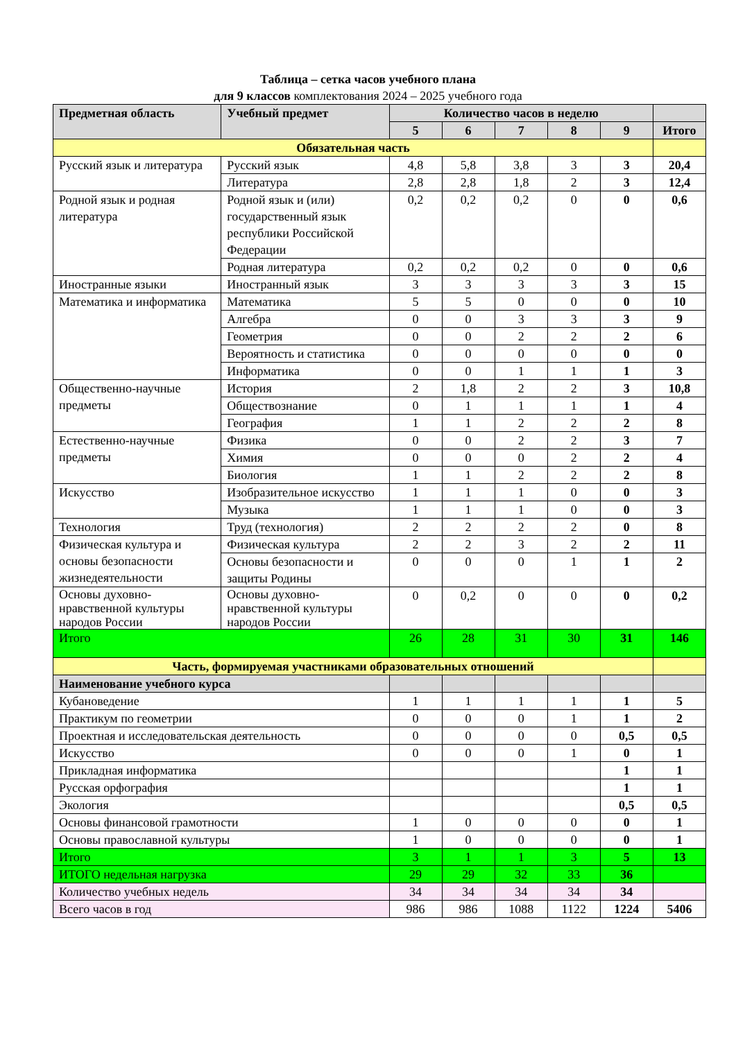Таблица – сетка часов учебного плана
для 9 классов комплектования 2024 – 2025 учебного года
| Предметная область | Учебный предмет | Количество часов в неделю | | | | | |
| --- | --- | --- | --- | --- | --- | --- | --- |
| | | 5 | 6 | 7 | 8 | 9 | Итого |
| Обязательная часть | | | | | | | |
| Русский язык и литература | Русский язык | 4,8 | 5,8 | 3,8 | 3 | 3 | 20,4 |
| | Литература | 2,8 | 2,8 | 1,8 | 2 | 3 | 12,4 |
| Родной язык и родная литература | Родной язык и (или) государственный язык республики Российской Федерации | 0,2 | 0,2 | 0,2 | 0 | 0 | 0,6 |
| | Родная литература | 0,2 | 0,2 | 0,2 | 0 | 0 | 0,6 |
| Иностранные языки | Иностранный язык | 3 | 3 | 3 | 3 | 3 | 15 |
| Математика и информатика | Математика | 5 | 5 | 0 | 0 | 0 | 10 |
| | Алгебра | 0 | 0 | 3 | 3 | 3 | 9 |
| | Геометрия | 0 | 0 | 2 | 2 | 2 | 6 |
| | Вероятность и статистика | 0 | 0 | 0 | 0 | 0 | 0 |
| | Информатика | 0 | 0 | 1 | 1 | 1 | 3 |
| Общественно-научные предметы | История | 2 | 1,8 | 2 | 2 | 3 | 10,8 |
| | Обществознание | 0 | 1 | 1 | 1 | 1 | 4 |
| | География | 1 | 1 | 2 | 2 | 2 | 8 |
| Естественно-научные предметы | Физика | 0 | 0 | 2 | 2 | 3 | 7 |
| | Химия | 0 | 0 | 0 | 2 | 2 | 4 |
| | Биология | 1 | 1 | 2 | 2 | 2 | 8 |
| Искусство | Изобразительное искусство | 1 | 1 | 1 | 0 | 0 | 3 |
| | Музыка | 1 | 1 | 1 | 0 | 0 | 3 |
| Технология | Труд (технология) | 2 | 2 | 2 | 2 | 0 | 8 |
| Физическая культура и основы безопасности жизнедеятельности | Физическая культура | 2 | 2 | 3 | 2 | 2 | 11 |
| | Основы безопасности и защиты Родины | 0 | 0 | 0 | 1 | 1 | 2 |
| Основы духовно-нравственной культуры народов России | Основы духовно-нравственной культуры народов России | 0 | 0,2 | 0 | 0 | 0 | 0,2 |
| Итого | | 26 | 28 | 31 | 30 | 31 | 146 |
| Часть, формируемая участниками образовательных отношений | | | | | | | |
| Наименование учебного курса | | | | | | | |
| Кубановедение | | 1 | 1 | 1 | 1 | 1 | 5 |
| Практикум по геометрии | | 0 | 0 | 0 | 1 | 1 | 2 |
| Проектная и исследовательская деятельность | | 0 | 0 | 0 | 0 | 0,5 | 0,5 |
| Искусство | | 0 | 0 | 0 | 1 | 0 | 1 |
| Прикладная информатика | | | | | | 1 | 1 |
| Русская орфография | | | | | | 1 | 1 |
| Экология | | | | | | 0,5 | 0,5 |
| Основы финансовой грамотности | | 1 | 0 | 0 | 0 | 0 | 1 |
| Основы православной культуры | | 1 | 0 | 0 | 0 | 0 | 1 |
| Итого | | 3 | 1 | 1 | 3 | 5 | 13 |
| ИТОГО недельная нагрузка | | 29 | 29 | 32 | 33 | 36 | |
| Количество учебных недель | | 34 | 34 | 34 | 34 | 34 | |
| Всего часов в год | | 986 | 986 | 1088 | 1122 | 1224 | 5406 |